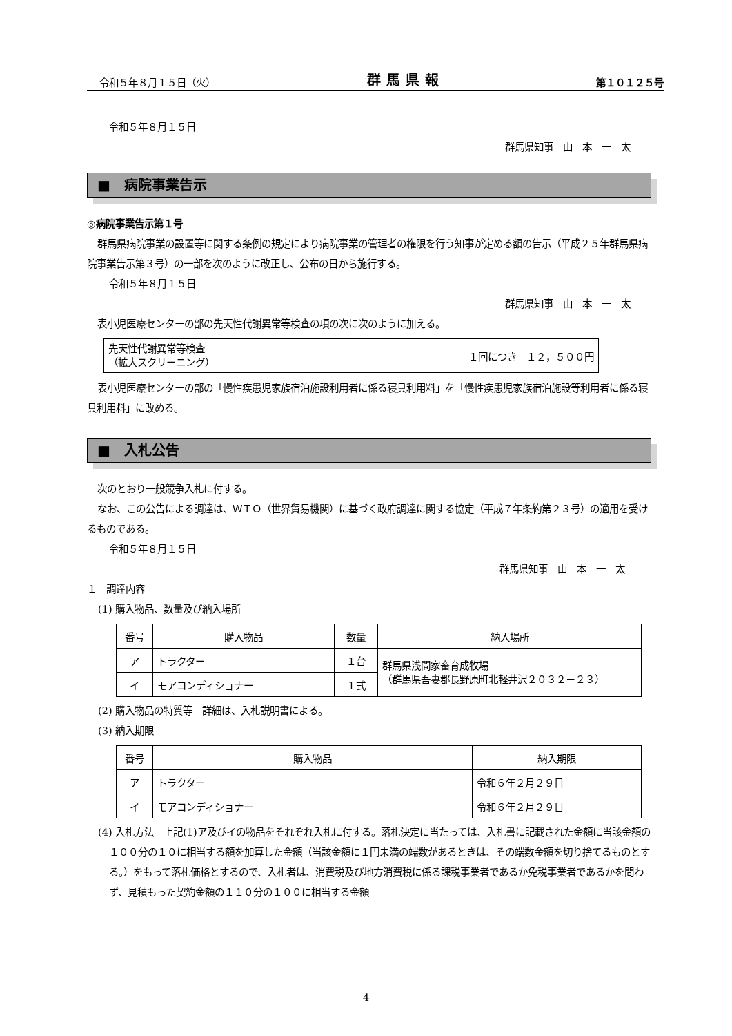令和５年８月１５日（火） 群馬県報 第１０１２５号
令和５年８月１５日
群馬県知事　山　本　一　太
■　病院事業告示
◎病院事業告示第１号
群馬県病院事業の設置等に関する条例の規定により病院事業の管理者の権限を行う知事が定める額の告示（平成２５年群馬県病院事業告示第３号）の一部を次のように改正し、公布の日から施行する。
令和５年８月１５日
群馬県知事　山　本　一　太
表小児医療センターの部の先天性代謝異常等検査の項の次に次のように加える。
| 先天性代謝異常等検査 （拡大スクリーニング） | １回につき １２，５００円 |
表小児医療センターの部の「慢性疾患児家族宿泊施設利用者に係る寝具利用料」を「慢性疾患児家族宿泊施設等利用者に係る寝具利用料」に改める。
■　入札公告
次のとおり一般競争入札に付する。
なお、この公告による調達は、ＷＴＯ（世界貿易機関）に基づく政府調達に関する協定（平成７年条約第２３号）の適用を受けるものである。
令和５年８月１５日
群馬県知事　山　本　一　太
１　調達内容
(1) 購入物品、数量及び納入場所
| 番号 | 購入物品 | 数量 | 納入場所 |
| ア | トラクター | １台 | 群馬県浅間家畜育成牧場 （群馬県吾妻郡長野原町北軽井沢２０３２－２３） |
| イ | モアコンディショナー | １式 | |
(2) 購入物品の特質等　詳細は、入札説明書による。
(3) 納入期限
| 番号 | 購入物品 | 納入期限 |
| ア | トラクター | 令和６年２月２９日 |
| イ | モアコンディショナー | 令和６年２月２９日 |
(4) 入札方法　上記(1)ア及びイの物品をそれぞれ入札に付する。落札決定に当たっては、入札書に記載された金額に当該金額の１００分の１０に相当する額を加算した金額（当該金額に１円未満の端数があるときは、その端数金額を切り捨てるものとする。）をもって落札価格とするので、入札者は、消費税及び地方消費税に係る課税事業者であるか免税事業者であるかを問わず、見積もった契約金額の１１０分の１００に相当する金額
4